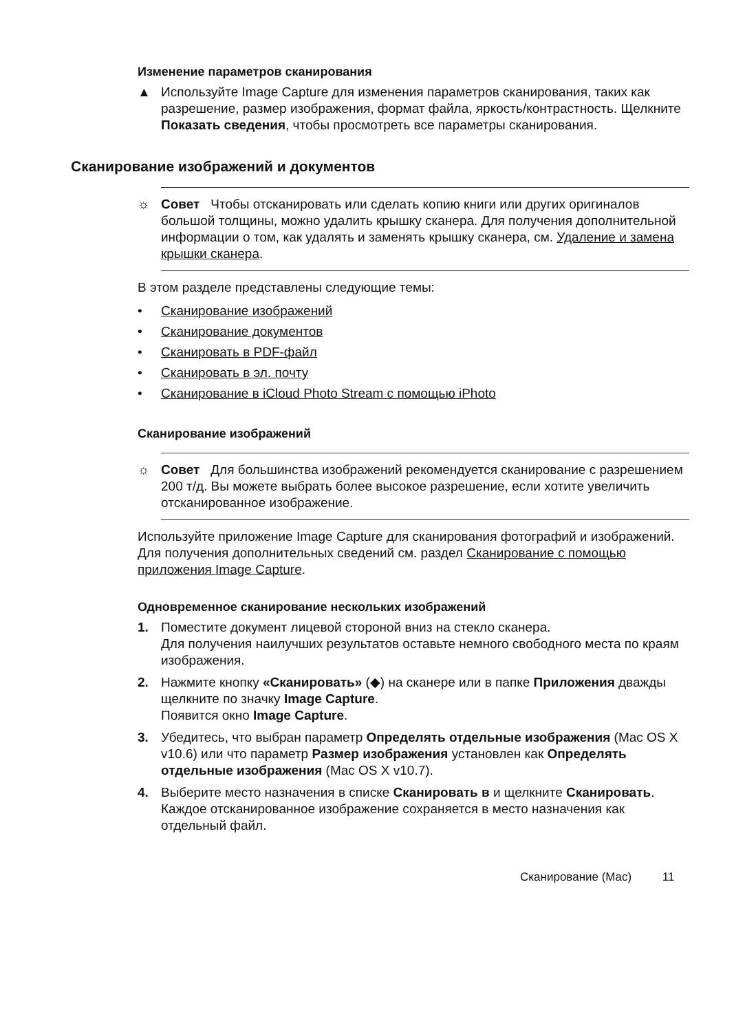Изменение параметров сканирования
▲ Используйте Image Capture для изменения параметров сканирования, таких как разрешение, размер изображения, формат файла, яркость/контрастность. Щелкните Показать сведения, чтобы просмотреть все параметры сканирования.
Сканирование изображений и документов
☼ Совет Чтобы отсканировать или сделать копию книги или других оригиналов большой толщины, можно удалить крышку сканера. Для получения дополнительной информации о том, как удалять и заменять крышку сканера, см. Удаление и замена крышки сканера.
В этом разделе представлены следующие темы:
• Сканирование изображений
• Сканирование документов
• Сканировать в PDF-файл
• Сканировать в эл. почту
• Сканирование в iCloud Photo Stream с помощью iPhoto
Сканирование изображений
☼ Совет Для большинства изображений рекомендуется сканирование с разрешением 200 т/д. Вы можете выбрать более высокое разрешение, если хотите увеличить отсканированное изображение.
Используйте приложение Image Capture для сканирования фотографий и изображений. Для получения дополнительных сведений см. раздел Сканирование с помощью приложения Image Capture.
Одновременное сканирование нескольких изображений
1. Поместите документ лицевой стороной вниз на стекло сканера.
Для получения наилучших результатов оставьте немного свободного места по краям изображения.
2. Нажмите кнопку «Сканировать» (◆) на сканере или в папке Приложения дважды щелкните по значку Image Capture.
Появится окно Image Capture.
3. Убедитесь, что выбран параметр Определять отдельные изображения (Mac OS X v10.6) или что параметр Размер изображения установлен как Определять отдельные изображения (Mac OS X v10.7).
4. Выберите место назначения в списке Сканировать в и щелкните Сканировать.
Каждое отсканированное изображение сохраняется в место назначения как отдельный файл.
Сканирование (Mac) 11